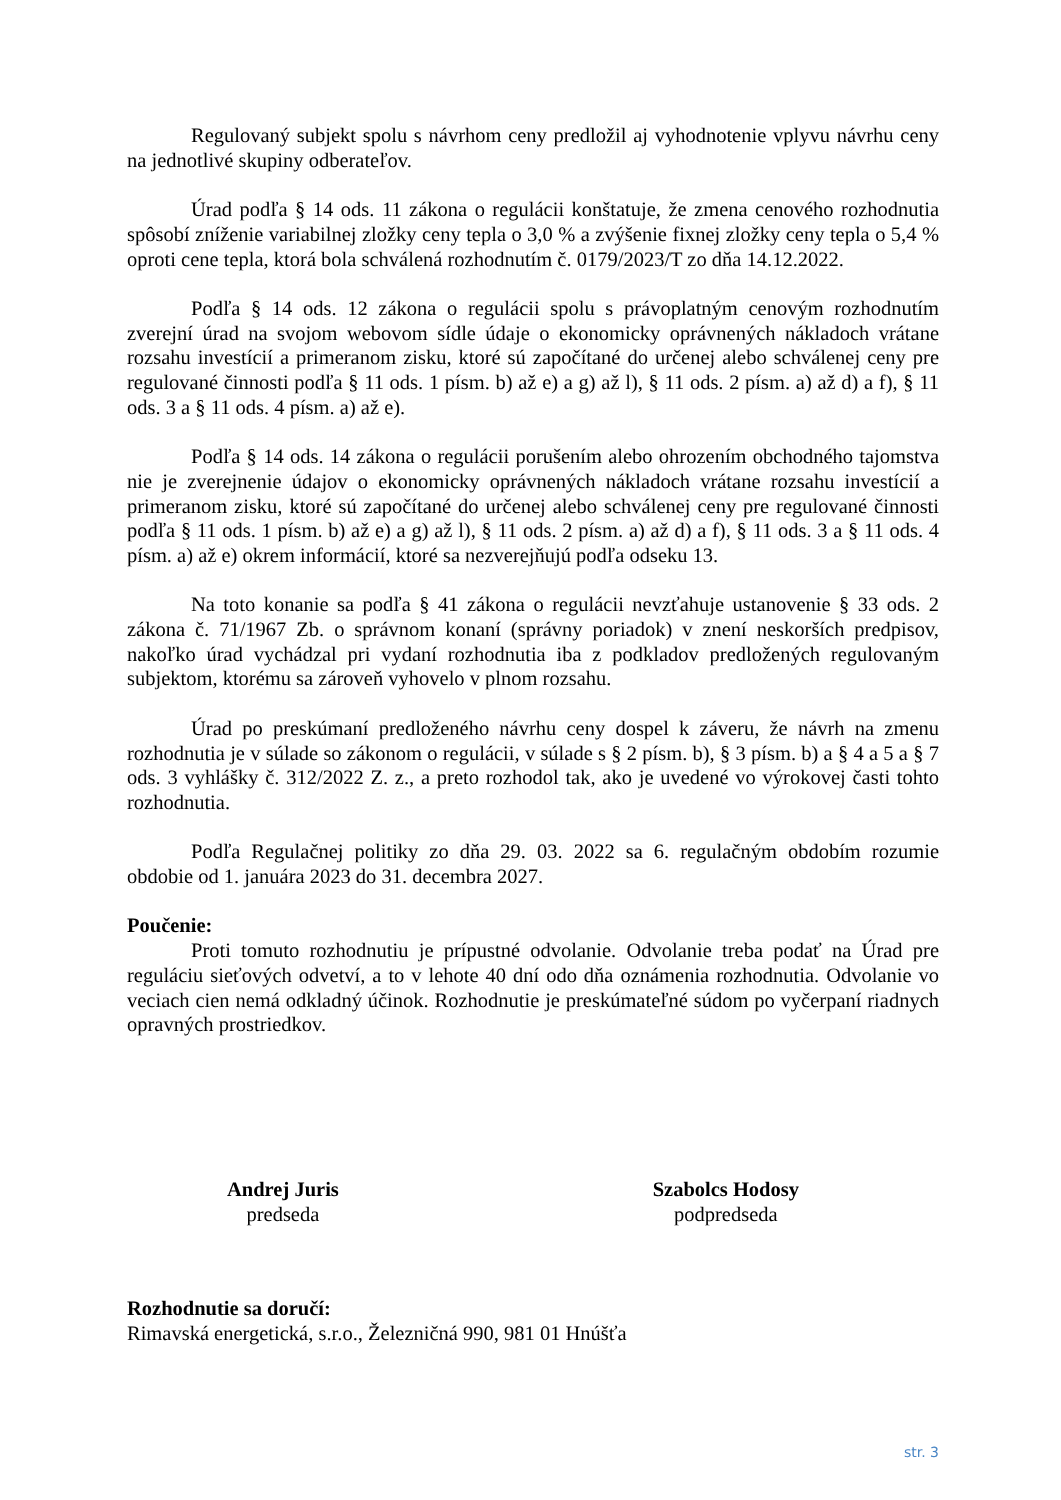Regulovaný subjekt spolu s návrhom ceny predložil aj vyhodnotenie vplyvu návrhu ceny na jednotlivé skupiny odberateľov.
Úrad podľa § 14 ods. 11 zákona o regulácii konštatuje, že zmena cenového rozhodnutia spôsobí zníženie variabilnej zložky ceny tepla o 3,0 % a zvýšenie fixnej zložky ceny tepla o 5,4 % oproti cene tepla, ktorá bola schválená rozhodnutím č. 0179/2023/T zo dňa 14.12.2022.
Podľa § 14 ods. 12 zákona o regulácii spolu s právoplatným cenovým rozhodnutím zverejní úrad na svojom webovom sídle údaje o ekonomicky oprávnených nákladoch vrátane rozsahu investícií a primeranom zisku, ktoré sú započítané do určenej alebo schválenej ceny pre regulované činnosti podľa § 11 ods. 1 písm. b) až e) a g) až l), § 11 ods. 2 písm. a) až d) a f), § 11 ods. 3 a § 11 ods. 4 písm. a) až e).
Podľa § 14 ods. 14 zákona o regulácii porušením alebo ohrozením obchodného tajomstva nie je zverejnenie údajov o ekonomicky oprávnených nákladoch vrátane rozsahu investícií a primeranom zisku, ktoré sú započítané do určenej alebo schválenej ceny pre regulované činnosti podľa § 11 ods. 1 písm. b) až e) a g) až l), § 11 ods. 2 písm. a) až d) a f), § 11 ods. 3 a § 11 ods. 4 písm. a) až e) okrem informácií, ktoré sa nezverejňujú podľa odseku 13.
Na toto konanie sa podľa § 41 zákona o regulácii nevzťahuje ustanovenie § 33 ods. 2 zákona č. 71/1967 Zb. o správnom konaní (správny poriadok) v znení neskorších predpisov, nakoľko úrad vychádzal pri vydaní rozhodnutia iba z podkladov predložených regulovaným subjektom, ktorému sa zároveň vyhovelo v plnom rozsahu.
Úrad po preskúmaní predloženého návrhu ceny dospel k záveru, že návrh na zmenu rozhodnutia je v súlade so zákonom o regulácii, v súlade s § 2 písm. b), § 3 písm. b) a § 4 a 5 a § 7 ods. 3 vyhlášky č. 312/2022 Z. z., a preto rozhodol tak, ako je uvedené vo výrokovej časti tohto rozhodnutia.
Podľa Regulačnej politiky zo dňa 29. 03. 2022 sa 6. regulačným obdobím rozumie obdobie od 1. januára 2023 do 31. decembra 2027.
Poučenie:
Proti tomuto rozhodnutiu je prípustné odvolanie. Odvolanie treba podať na Úrad pre reguláciu sieťových odvetví, a to v lehote 40 dní odo dňa oznámenia rozhodnutia. Odvolanie vo veciach cien nemá odkladný účinok. Rozhodnutie je preskúmateľné súdom po vyčerpaní riadnych opravných prostriedkov.
Andrej Juris
predseda
Szabolcs Hodosy
podpredseda
Rozhodnutie sa doručí:
Rimavská energetická, s.r.o., Železničná 990, 981 01 Hnúšťa
str. 3